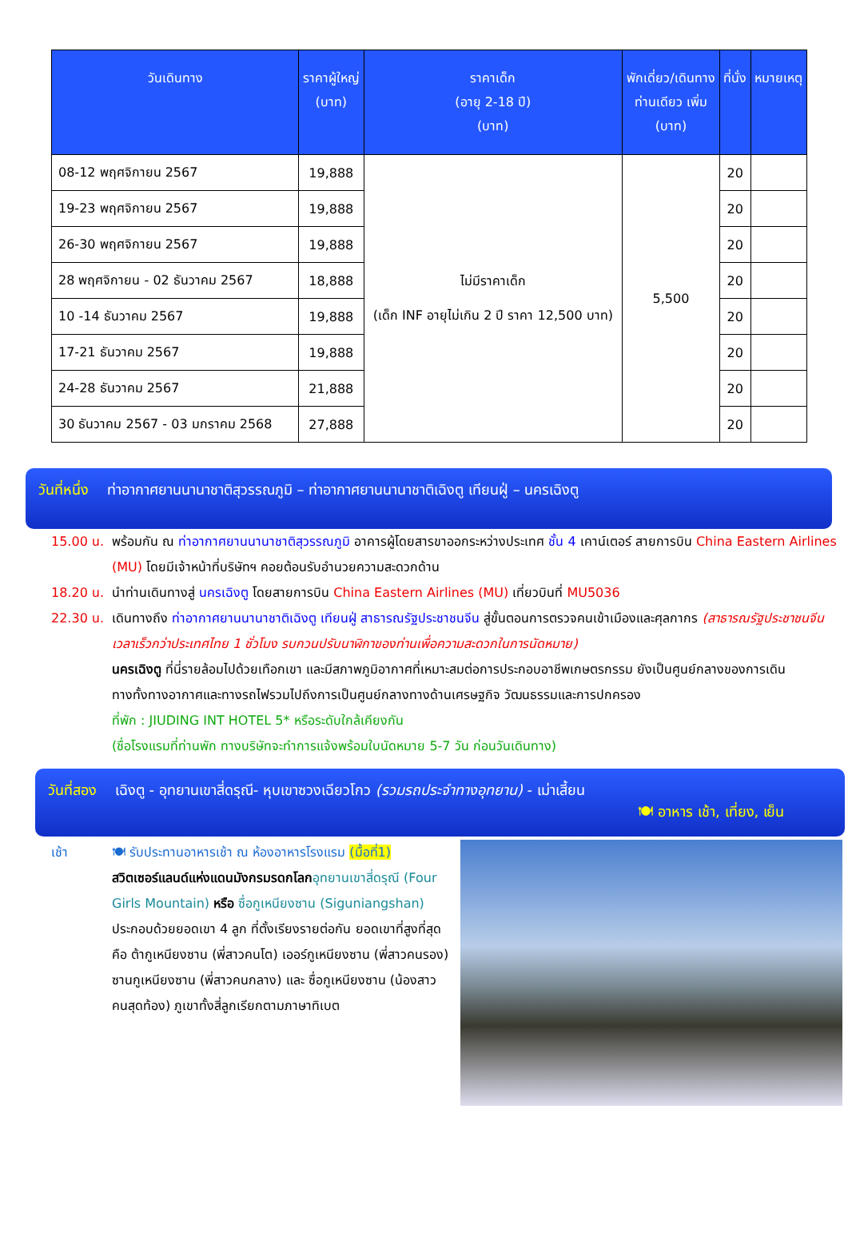| วันเดินทาง | ราคาผู้ใหญ่ (บาท) | ราคาเด็ก (อายุ 2-18 ปี) (บาท) | พักเดี่ยว/เดินทาง ท่านเดียว เพิ่ม (บาท) | ที่นั่ง | หมายเหตุ |
| --- | --- | --- | --- | --- | --- |
| 08-12 พฤศจิกายน 2567 | 19,888 | ไม่มีราคาเด็ก (เด็ก INF อายุไม่เกิน 2 ปี ราคา 12,500 บาท) | 5,500 | 20 | |
| 19-23 พฤศจิกายน 2567 | 19,888 | | | 20 | |
| 26-30 พฤศจิกายน 2567 | 19,888 | | | 20 | |
| 28 พฤศจิกายน - 02 ธันวาคม 2567 | 18,888 | | | 20 | |
| 10 -14 ธันวาคม 2567 | 19,888 | | | 20 | |
| 17-21 ธันวาคม 2567 | 19,888 | | | 20 | |
| 24-28 ธันวาคม 2567 | 21,888 | | | 20 | |
| 30 ธันวาคม 2567 - 03 มกราคม 2568 | 27,888 | | | 20 | |
วันที่หนึ่ง ท่าอากาศยานนานาชาติสุวรรณภูมิ – ท่าอากาศยานนานาชาติเฉิงตู เทียนฝู่ – นครเฉิงตู
15.00 น. พร้อมกัน ณ ท่าอากาศยานนานาชาติสุวรรณภูมิ อาคารผู้โดยสารขาออกระหว่างประเทศ ชั้น 4 เคาน์เตอร์ สายการบิน China Eastern Airlines (MU) โดยมีเจ้าหน้าที่บริษัทฯ คอยต้อนรับอำนวยความสะดวกด้าน
18.20 น. นำท่านเดินทางสู่ นครเฉิงตู โดยสายการบิน China Eastern Airlines (MU) เที่ยวบินที่ MU5036
22.30 น. เดินทางถึง ท่าอากาศยานนานาชาติเฉิงตู เทียนฝู่ สาธารณรัฐประชาชนจีน สู่ขั้นตอนการตรวจคนเข้าเมืองและศุลกากร (สาธารณรัฐประชาชนจีน เวลาเร็วกว่าประเทศไทย 1 ชั่วโมง รบกวนปรับนาฬิกาของท่านเพื่อความสะดวกในการนัดหมาย)
นครเฉิงตู ที่นี่รายล้อมไปด้วยเทือกเขา และมีสภาพภูมิอากาศที่เหมาะสมต่อการประกอบอาชีพเกษตรกรรม ยังเป็นศูนย์กลางของการเดินทางทั้งทางอากาศและทางรถไฟรวมไปถึงการเป็นศูนย์กลางทางด้านเศรษฐกิจ วัฒนธรรมและการปกครอง
ที่พัก : JIUDING INT HOTEL 5* หรือระดับใกล้เคียงกัน
(ชื่อโรงแรมที่ท่านพัก ทางบริษัทจะทำการแจ้งพร้อมใบนัดหมาย 5-7 วัน ก่อนวันเดินทาง)
วันที่สอง เฉิงตู - อุทยานเขาสี่ดรุณี- หุบเขาซวงเฉียวโกว (รวมรถประจำทางอุทยาน) - เม่าเสี้ยน
🍽 อาหาร เช้า, เที่ยง, เย็น
เช้า 🍽 รับประทานอาหารเช้า ณ ห้องอาหารโรงแรม (มื้อที่1)
สวิตเซอร์แลนด์แห่งแดนมังกรมรดกโลก อุทยานเขาสี่ดรุณี (Four Girls Mountain) หรือ ซื่อกูเหนียงซาน (Siguniangshan) ประกอบด้วยยอดเขา 4 ลูก ที่ตั้งเรียงรายต่อกัน ยอดเขาที่สูงที่สุดคือ ต้ากูเหนียงซาน (พี่สาวคนโต) เออร์กูเหนียงซาน (พี่สาวคนรอง) ซานกูเหนียงซาน (พี่สาวคนกลาง) และ ซื่อกูเหนียงซาน (น้องสาวคนสุดท้อง) ภูเขาทั้งสี่ลูกเรียกตามภาษาทิเบต